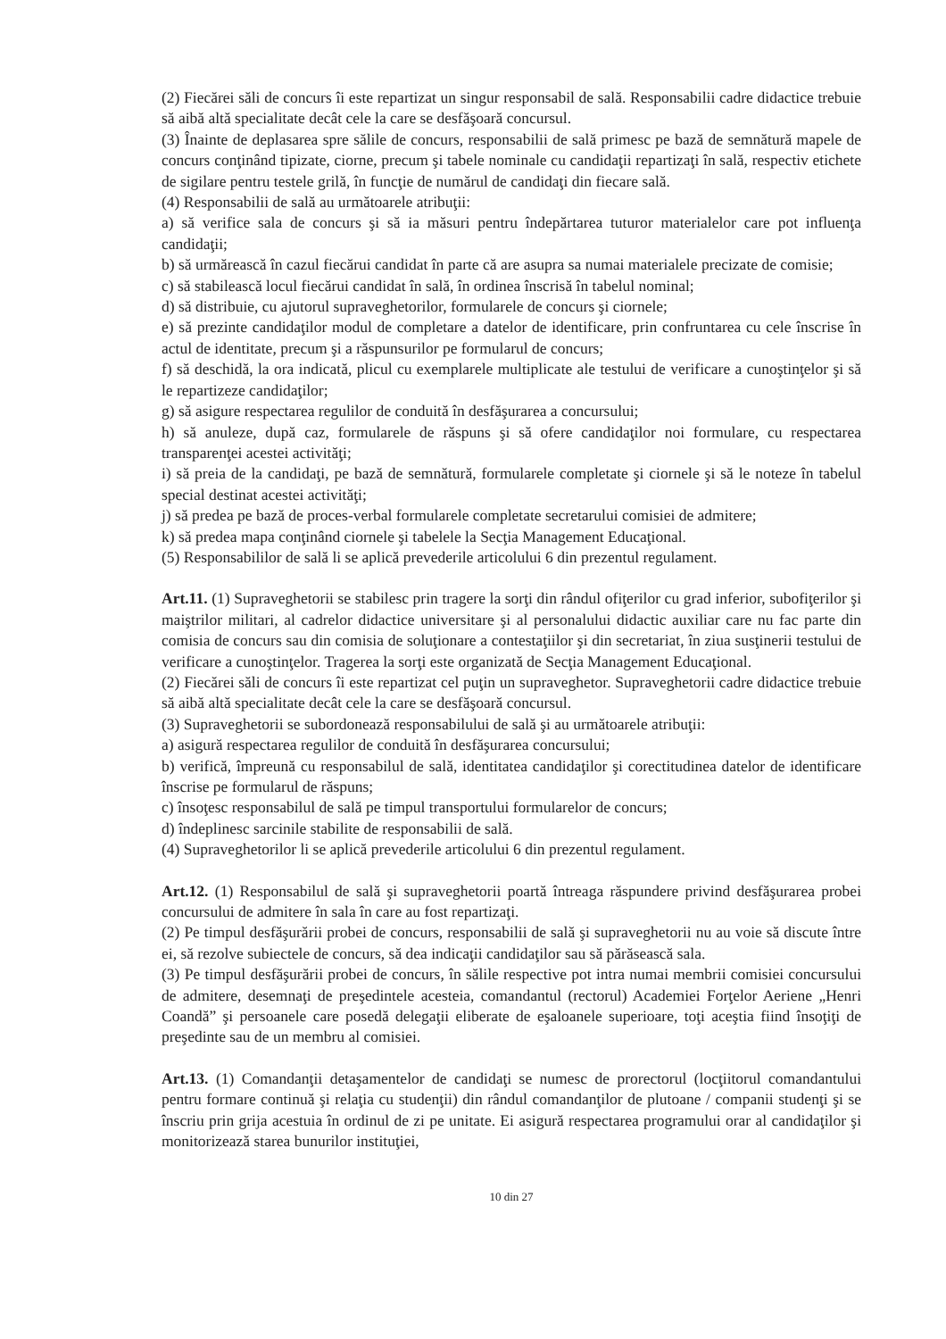(2) Fiecărei săli de concurs îi este repartizat un singur responsabil de sală. Responsabilii cadre didactice trebuie să aibă altă specialitate decât cele la care se desfăşoară concursul.
(3) Înainte de deplasarea spre sălile de concurs, responsabilii de sală primesc pe bază de semnătură mapele de concurs conţinând tipizate, ciorne, precum şi tabele nominale cu candidaţii repartizaţi în sală, respectiv etichete de sigilare pentru testele grilă, în funcţie de numărul de candidaţi din fiecare sală.
(4) Responsabilii de sală au următoarele atribuţii:
a) să verifice sala de concurs şi să ia măsuri pentru îndepărtarea tuturor materialelor care pot influenţa candidaţii;
b) să urmărească în cazul fiecărui candidat în parte că are asupra sa numai materialele precizate de comisie;
c) să stabilească locul fiecărui candidat în sală, în ordinea înscrisă în tabelul nominal;
d) să distribuie, cu ajutorul supraveghetorilor, formularele de concurs şi ciornele;
e) să prezinte candidaţilor modul de completare a datelor de identificare, prin confruntarea cu cele înscrise în actul de identitate, precum şi a răspunsurilor pe formularul de concurs;
f) să deschidă, la ora indicată, plicul cu exemplarele multiplicate ale testului de verificare a cunoştinţelor şi să le repartizeze candidaţilor;
g) să asigure respectarea regulilor de conduită în desfăşurarea a concursului;
h) să anuleze, după caz, formularele de răspuns şi să ofere candidaţilor noi formulare, cu respectarea transparenţei acestei activităţi;
i) să preia de la candidaţi, pe bază de semnătură, formularele completate şi ciornele şi să le noteze în tabelul special destinat acestei activităţi;
j) să predea pe bază de proces-verbal formularele completate secretarului comisiei de admitere;
k) să predea mapa conţinând ciornele şi tabelele la Secţia Management Educaţional.
(5) Responsabililor de sală li se aplică prevederile articolului 6 din prezentul regulament.
Art.11. (1) Supraveghetorii se stabilesc prin tragere la sorţi din rândul ofiţerilor cu grad inferior, subofiţerilor şi maiştrilor militari, al cadrelor didactice universitare şi al personalului didactic auxiliar care nu fac parte din comisia de concurs sau din comisia de soluţionare a contestaţiilor şi din secretariat, în ziua susţinerii testului de verificare a cunoştinţelor. Tragerea la sorţi este organizată de Secţia Management Educaţional.
(2) Fiecărei săli de concurs îi este repartizat cel puţin un supraveghetor. Supraveghetorii cadre didactice trebuie să aibă altă specialitate decât cele la care se desfăşoară concursul.
(3) Supraveghetorii se subordonează responsabilului de sală şi au următoarele atribuţii:
a) asigură respectarea regulilor de conduită în desfăşurarea concursului;
b) verifică, împreună cu responsabilul de sală, identitatea candidaţilor şi corectitudinea datelor de identificare înscrise pe formularul de răspuns;
c) însoţesc responsabilul de sală pe timpul transportului formularelor de concurs;
d) îndeplinesc sarcinile stabilite de responsabilii de sală.
(4) Supraveghetorilor li se aplică prevederile articolului 6 din prezentul regulament.
Art.12. (1) Responsabilul de sală şi supraveghetorii poartă întreaga răspundere privind desfăşurarea probei concursului de admitere în sala în care au fost repartizaţi.
(2) Pe timpul desfăşurării probei de concurs, responsabilii de sală şi supraveghetorii nu au voie să discute între ei, să rezolve subiectele de concurs, să dea indicaţii candidaţilor sau să părăsească sala.
(3) Pe timpul desfăşurării probei de concurs, în sălile respective pot intra numai membrii comisiei concursului de admitere, desemnaţi de preşedintele acesteia, comandantul (rectorul) Academiei Forţelor Aeriene „Henri Coandă” şi persoanele care posedă delegaţii eliberate de eşaloanele superioare, toţi aceştia fiind însoţiţi de preşedinte sau de un membru al comisiei.
Art.13. (1) Comandanţii detaşamentelor de candidaţi se numesc de prorectorul (locţiitorul comandantului pentru formare continuă şi relaţia cu studenţii) din rândul comandanţilor de plutoane / companii studenţi şi se înscriu prin grija acestuia în ordinul de zi pe unitate. Ei asigură respectarea programului orar al candidaţilor şi monitorizează starea bunurilor instituţiei,
10 din 27